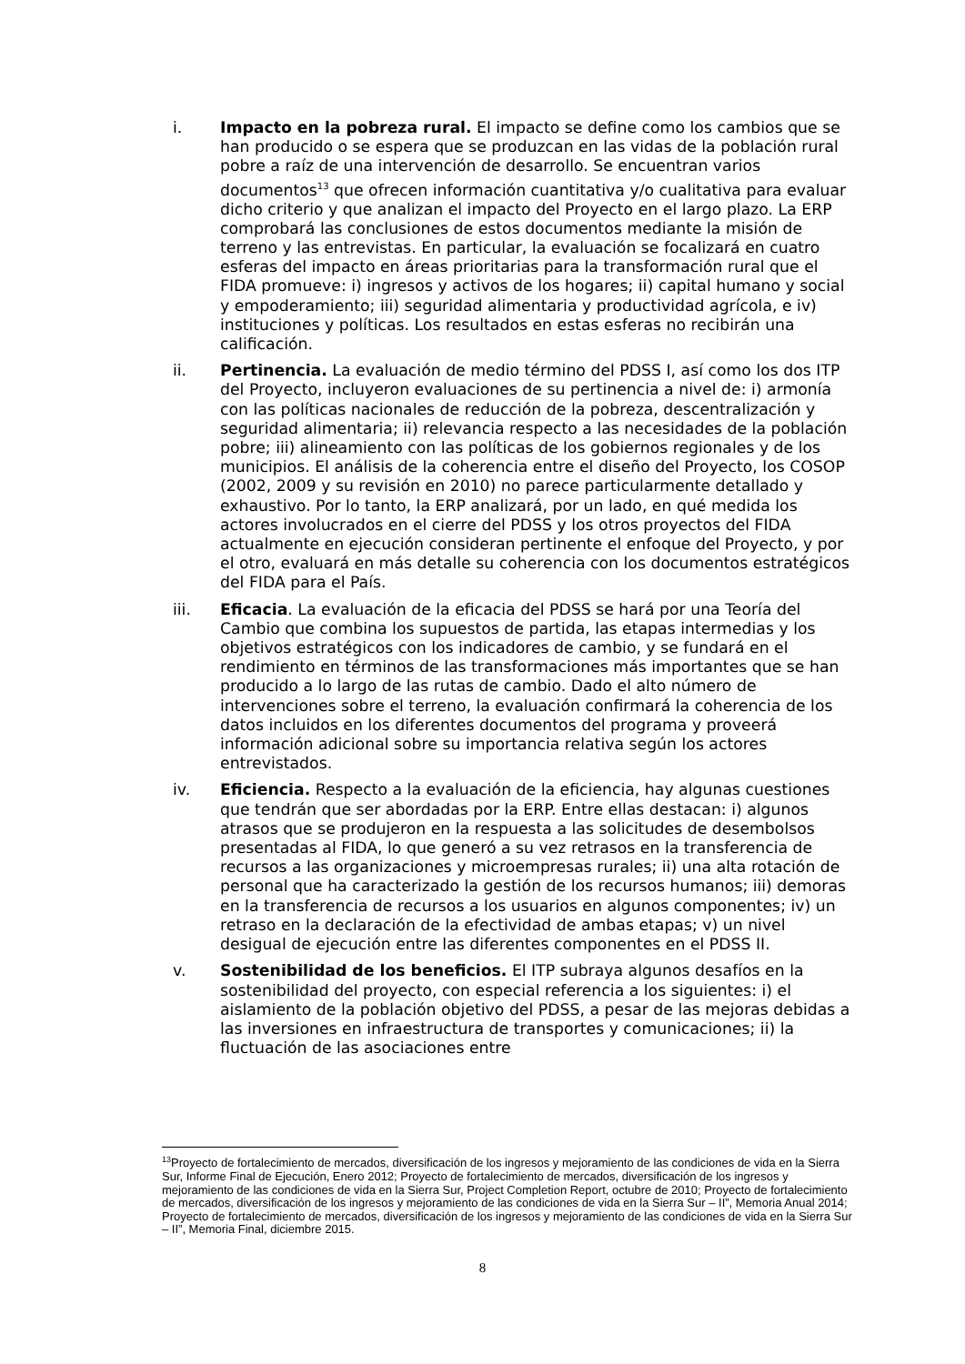i. Impacto en la pobreza rural. El impacto se define como los cambios que se han producido o se espera que se produzcan en las vidas de la población rural pobre a raíz de una intervención de desarrollo. Se encuentran varios documentos<sup>13</sup> que ofrecen información cuantitativa y/o cualitativa para evaluar dicho criterio y que analizan el impacto del Proyecto en el largo plazo. La ERP comprobará las conclusiones de estos documentos mediante la misión de terreno y las entrevistas. En particular, la evaluación se focalizará en cuatro esferas del impacto en áreas prioritarias para la transformación rural que el FIDA promueve: i) ingresos y activos de los hogares; ii) capital humano y social y empoderamiento; iii) seguridad alimentaria y productividad agrícola, e iv) instituciones y políticas. Los resultados en estas esferas no recibirán una calificación.
ii. Pertinencia. La evaluación de medio término del PDSS I, así como los dos ITP del Proyecto, incluyeron evaluaciones de su pertinencia a nivel de: i) armonía con las políticas nacionales de reducción de la pobreza, descentralización y seguridad alimentaria; ii) relevancia respecto a las necesidades de la población pobre; iii) alineamiento con las políticas de los gobiernos regionales y de los municipios. El análisis de la coherencia entre el diseño del Proyecto, los COSOP (2002, 2009 y su revisión en 2010) no parece particularmente detallado y exhaustivo. Por lo tanto, la ERP analizará, por un lado, en qué medida los actores involucrados en el cierre del PDSS y los otros proyectos del FIDA actualmente en ejecución consideran pertinente el enfoque del Proyecto, y por el otro, evaluará en más detalle su coherencia con los documentos estratégicos del FIDA para el País.
iii. Eficacia. La evaluación de la eficacia del PDSS se hará por una Teoría del Cambio que combina los supuestos de partida, las etapas intermedias y los objetivos estratégicos con los indicadores de cambio, y se fundará en el rendimiento en términos de las transformaciones más importantes que se han producido a lo largo de las rutas de cambio. Dado el alto número de intervenciones sobre el terreno, la evaluación confirmará la coherencia de los datos incluidos en los diferentes documentos del programa y proveerá información adicional sobre su importancia relativa según los actores entrevistados.
iv. Eficiencia. Respecto a la evaluación de la eficiencia, hay algunas cuestiones que tendrán que ser abordadas por la ERP. Entre ellas destacan: i) algunos atrasos que se produjeron en la respuesta a las solicitudes de desembolsos presentadas al FIDA, lo que generó a su vez retrasos en la transferencia de recursos a las organizaciones y microempresas rurales; ii) una alta rotación de personal que ha caracterizado la gestión de los recursos humanos; iii) demoras en la transferencia de recursos a los usuarios en algunos componentes; iv) un retraso en la declaración de la efectividad de ambas etapas; v) un nivel desigual de ejecución entre las diferentes componentes en el PDSS II.
v. Sostenibilidad de los beneficios. El ITP subraya algunos desafíos en la sostenibilidad del proyecto, con especial referencia a los siguientes: i) el aislamiento de la población objetivo del PDSS, a pesar de las mejoras debidas a las inversiones en infraestructura de transportes y comunicaciones; ii) la fluctuación de las asociaciones entre
<sup>13</sup> Proyecto de fortalecimiento de mercados, diversificación de los ingresos y mejoramiento de las condiciones de vida en la Sierra Sur, Informe Final de Ejecución, Enero 2012; Proyecto de fortalecimiento de mercados, diversificación de los ingresos y mejoramiento de las condiciones de vida en la Sierra Sur, Project Completion Report, octubre de 2010; Proyecto de fortalecimiento de mercados, diversificación de los ingresos y mejoramiento de las condiciones de vida en la Sierra Sur – II”, Memoria Anual 2014; Proyecto de fortalecimiento de mercados, diversificación de los ingresos y mejoramiento de las condiciones de vida en la Sierra Sur – II”, Memoria Final, diciembre 2015.
8